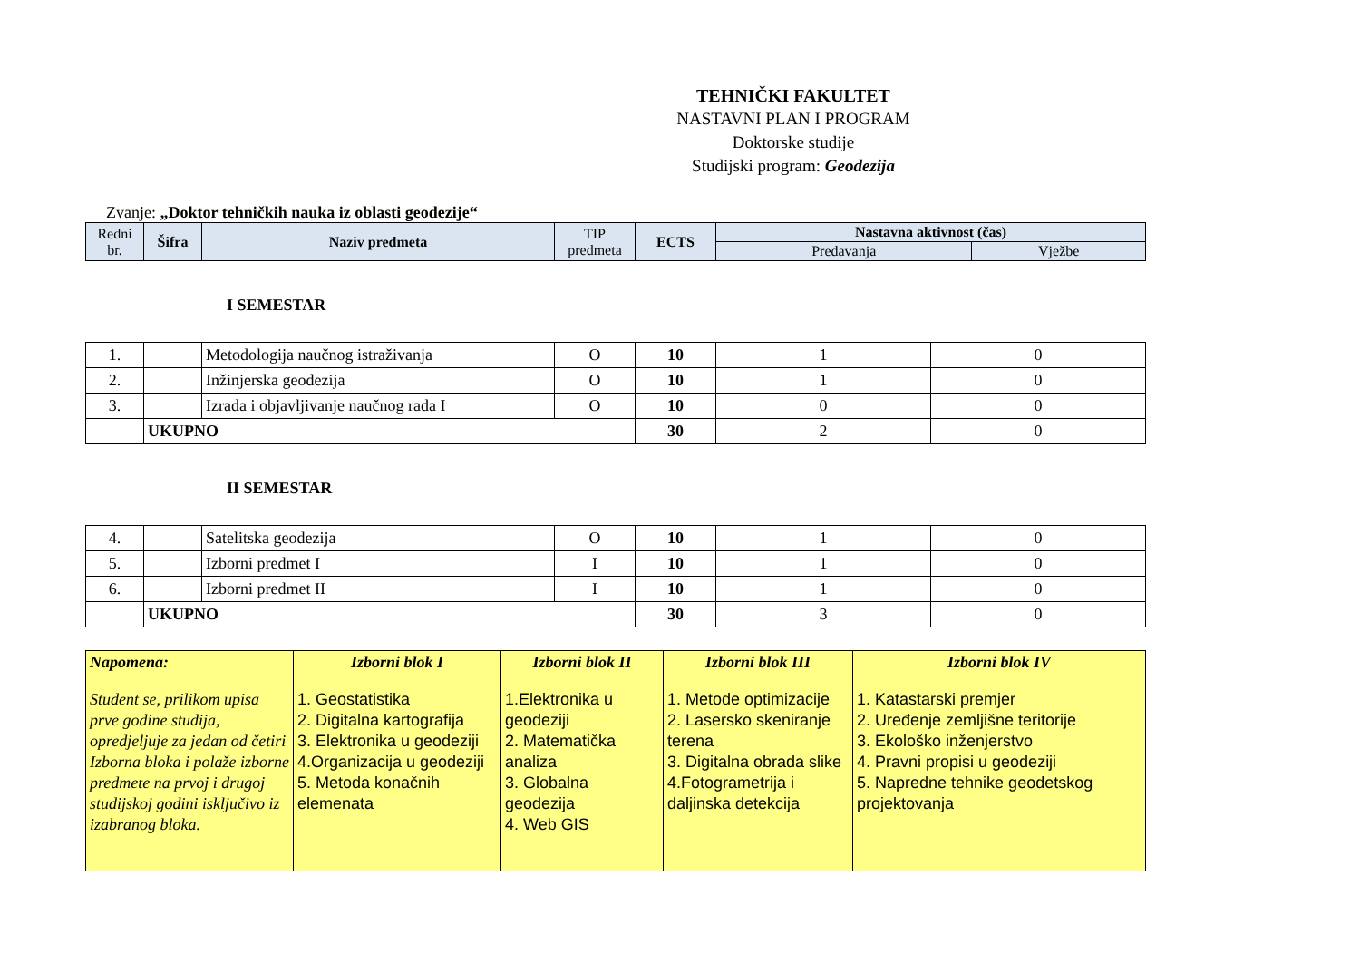TEHNIČKI FAKULTET
NASTAVNI PLAN I PROGRAM
Doktorske studije
Studijski program: Geodezija
Zvanje: „Doktor tehničkih nauka iz oblasti geodezije“
| Redni br. | Šifra | Naziv predmeta | TIP predmeta | ECTS | Nastavna aktivnost (čas) | |
| --- | --- | --- | --- | --- | --- | --- |
| | | | | | Predavanja | Vježbe |
I SEMESTAR
| 1. | | Metodologija naučnog istraživanja | O | 10 | 1 | 0 |
| 2. | | Inžinjerska geodezija | O | 10 | 1 | 0 |
| 3. | | Izrada i objavljivanje naučnog rada I | O | 10 | 0 | 0 |
| | UKUPNO | | | 30 | 2 | 0 |
II SEMESTAR
| 4. | | Satelitska geodezija | O | 10 | 1 | 0 |
| 5. | | Izborni predmet I | I | 10 | 1 | 0 |
| 6. | | Izborni predmet II | I | 10 | 1 | 0 |
| | UKUPNO | | | 30 | 3 | 0 |
| Napomena: Student se, prilikom upisa prve godine studija, opredjeljuje za jedan od četiri Izborna bloka i polaže izborne predmete na prvoj i drugoj studijskoj godini isključivo iz izabranog bloka. | Izborni blok I 1. Geostatistika 2. Digitalna kartografija 3. Elektronika u geodeziji 4.Organizacija u geodeziji 5. Metoda konačnih elemenata | Izborni blok II 1.Elektronika u geodeziji 2. Matematička analiza 3. Globalna geodezija 4. Web GIS | Izborni blok III 1. Metode optimizacije 2. Lasersko skeniranje terena 3. Digitalna obrada slike 4.Fotogrametrija i daljinska detekcija | Izborni blok IV 1. Katastarski premjer 2. Uređenje zemljišne teritorije 3. Ekološko inženjerstvo 4. Pravni propisi u geodeziji 5. Napredne tehnike geodetskog projektovanja |